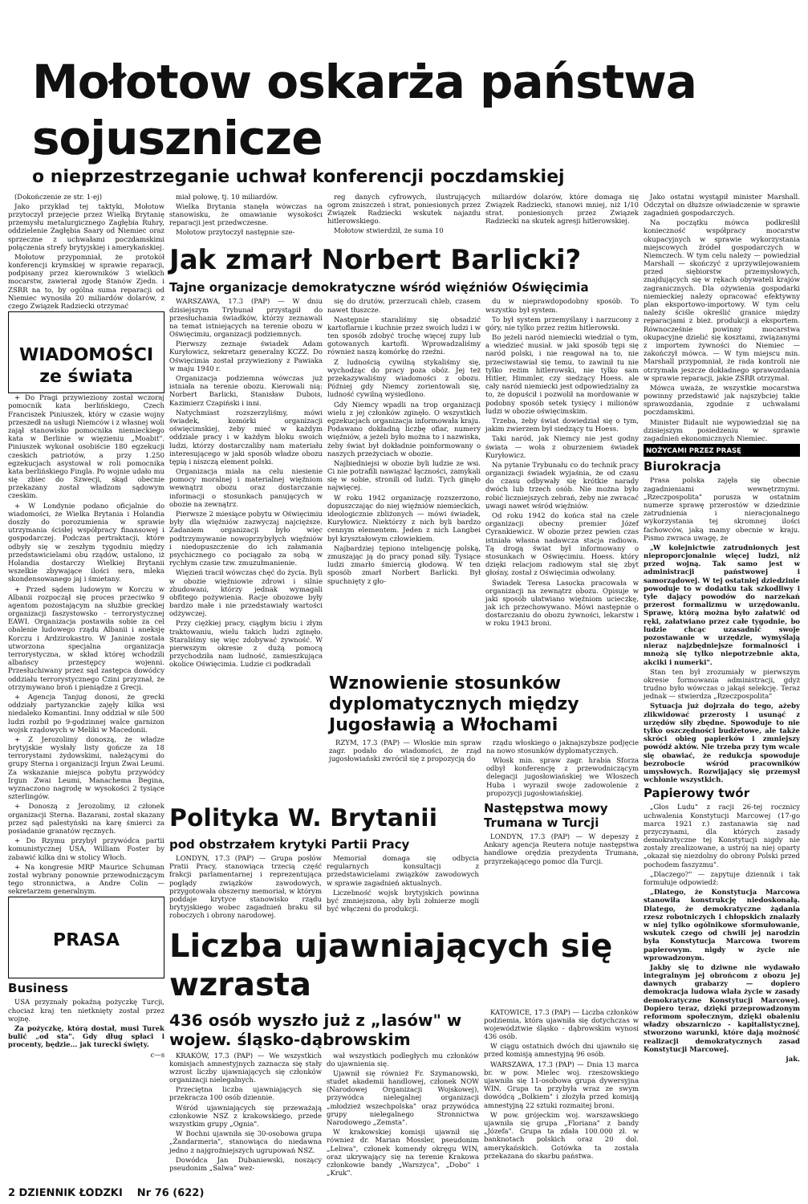Mołotow oskarża państwa sojusznicze
o nieprzestrzeganie uchwał konferencji poczdamskiej
(Dokończenie ze str. 1-ej)
Jako przykład tej taktyki, Mołotow przytoczył przejęcie przez Wielką Brytanię przemysłu metalurgicznego Zagłębia Ruhry, oddzielenie Zagłębia Saary od Niemiec oraz sprzeczne z uchwałami poczdamskimi połączenia strefy brytyjskiej i amerykańskiej.
Mołotow przypomniał, że protokół konferencji krymskiej w sprawie reparacji, podpisany przez kierowników 3 wielkich mocarstw, zawierał zgodę Stanów Zjedn. i ZSRR na to, by ogólna suma reparacji od Niemiec wynosiła 20 miliardów dolarów, z czego Związek Radziecki otrzymać
WIADOMOŚCI ze świata
+ Do Pragi przywieziony został wczoraj pomocnik kata berlińskiego, Czech Franciszek Piniuszek, który w czasie wojny przeszedł na usługi Niemców i z własnej woli zajął stanowisko pomocnika niemieckiego kata w Berlinie w więzieniu „Moabit". Piniuszek wykonał osobiście 180 egzekucji czeskich patriotów, a przy 1.250 egzekucjach asystował w roli pomocnika kata berlińskiego Fingla. Po wojnie udało mu się zbiec do Szwecji, skąd obecnie przekazany został władzom sądowym czeskim.
+ W Londynie podano oficjalnie do wiadomości, że Wielka Brytania i Holandia doszły do porozumienia w sprawie utrzymania ścisłej współpracy finansowej i gospodarczej. Podczas pertraktacji, które odbyły się w zeszłym tygodniu między przedstawicielami obu rządów, ustalono, iż Holandia dostarczy Wielkiej Brytanii wszelkie zbywające ilości sera, mleka skondensowanego jaj i śmietany.
+ Przed sądem ludowym w Korczu w Albanii rozpoczął się proces przeciwko 9 agentom pozostającym na służbie greckiej organizacji faszystowsko - terrorystycznej EAWI. Organizacja postawiła sobie za cel obalenie ludowego rządu Albanii i aneksję Korczu i Ardzirokastro. W Janinie została utworzona specjalna organizacja terrorystyczna, w skład której wchodzili albańscy przestępcy wojenni. Przesłuchiwany przez sąd zastępca dowódcy oddziału terrorystycznego Czini przyznał, że otrzymywano broń i pieniądze z Grecji.
+ Agencja Tanjug donosi, że grecki oddziały partyzanckie zajęły kilka wsi niedaleko Komantini. Inny oddział w sile 500 ludzi rozbił po 9-godzinnej walce garnizon wojsk rządowych w Meliki w Macedonii.
+ Z Jerozolimy donoszą, że władze brytyjskie wysłały listy gończe za 18 terrorystami żydowskimi, należącymi do grupy Sterna i organizacji Irgun Zwai Leumi. Za wskazanie miejsca pobytu przywódcy Irgun Zwai Leumi, Manachema Begina, wyznaczono nagrodę w wysokości 2 tysiące szterlingów.
+ Donoszą z Jerozolimy, iż członek organizacji Sterna. Bazarani, został skazany przez sąd palestyński na karę śmierci za posiadanie granatów ręcznych.
+ Do Rzymu przybył przywódca partii komunistycznej USA, William Foster by zabawić kilka dni w stolicy Włoch.
+ Na kongresie MRP Maurice Schuman został wybrany ponownie przewodniczącym tego stronnictwa, a Andre Colin — sekretarzem generalnym.
PRASA
Business
USA przyznały pokaźną pożyczkę Turcji, chociaż kraj ten nietknięty został przez wojnę.
Za pożyczkę, którą dostał, musi Turek bulić „od sta". Gdy dług spłaci i procenty, będzie... jak turecki święty.
c—s
miał połowę, tj. 10 miliardów.
Wielka Brytania stanęła wówczas na stanowisku, że omawianie wysokości reparacji jest przedwczesne.
Mołotow przytoczył następnie sze-
reg danych cyfrowych, ilustrujących ogrom zniszczeń i strat, poniesionych przez Związek Radziecki wskutek najazdu hitlerowskiego.
Mołotow stwierdził, że suma 10
miliardów dolarów, które domaga się Związek Radziecki, stanowi mniej, niż 1/10 strat. poniesionych przez Związek Radziecki na skutek agresji hitlerowskiej.
Jak zmarł Norbert Barlicki?
Tajne organizacje demokratyczne wśród więźniów Oświęcimia
WARSZAWA, 17.3 (PAP) — W dniu dzisiejszym Trybunał przystąpił do przesłuchania świadków, którzy zeznawali na temat istniejących na terenie obozu w Oświęcimiu, organizacji podziemnych.
Pierwszy zeznaje świadek Adam Kuryłowicz, sekretarz generalny KCZZ. Do Oświęcimia został przywieziony z Pawiaka w maju 1940 r.
Organizacja podziemna wówczas już istniała na terenie obozu. Kierowali nią: Norbert Barlicki, Stanisław Dubois, Kazimierz Czapiński i inni.
Natychmiast rozszerzyliśmy, mówi świadek, komórki organizacji oświęcimskiej, żeby mieć w każdym oddziale pracy i w każdym bloku swoich ludzi, którzy dostarczaliby nam materiału interesującego w jaki sposób władze obozu tępią i niszczą element polski.
Organizacja miała na celu niesienie pomocy moralnej i materialnej więźniom wewnątrz obozu oraz dostarczanie informacji o stosunkach panujących w obozie na zewnątrz.
Pierwsze 2 miesiące pobytu w Oświęcimiu były dla więźniów zazwyczaj najcięższe. Zadaniem organizacji było więc podtrzymywanie nowoprzybyłych więźniów i niedopuszczenie do ich załamania psychicznego co pociągało za sobą w rychłym czasie tzw. zmuzułmanienie.
Więzień tracił wówczas chęć do życia. Byli w obozie więźniowie zdrowi i silnie zbudowani, którzy jednak wymagali obfitego pożywienia. Racje obozowe były bardzo małe i nie przedstawiały wartości odżywczej.
Przy ciężkiej pracy, ciągłym biciu i złym traktowaniu, wielu takich ludzi zginęło. Staraliśmy się więc zdobywać żywność. W pierwszym okresie z dużą pomocą przychodziła nam ludność, zamieszkująca okolice Oświęcimia. Ludzie ci podkradali
się do drutów, przerzucali chleb, czasem nawet tłuszcze.
Następnie staraliśmy się obsadzić kartoflarnie i kuchnie przez swoich ludzi i w ten sposób zdobyć trochę więcej zupy lub gotowanych kartofli. Wprowadzaliśmy również naszą komórkę do rzeźni.
Z ludnością cywilną stykaliśmy się, wychodząc do pracy poza obóz. Jej też przekazywaliśmy wiadomości z obozu. Później gdy Niemcy zorientowali się, ludność cywilną wysiedlono.
Gdy Niemcy wpadli na trop organizacji wielu z jej członków zginęło. O wszystkich egzekucjach organizacja informowała kraju. Podawano dokładną liczbę ofiar, numery więźniów, a jeżeli było można to i nazwiska, żeby świat był dokładnie poinformowany o naszych przeżyciach w obozie.
Najbiedniejsi w obozie byli ludzie ze wsi. Ci nie potrafili nawiązać łączności, zamykali się w sobie, stronili od ludzi. Tych ginęło najwięcej.
W roku 1942 organizację rozszerzono, dopuszczając do niej więźniów niemieckich, ideologicznie zbliżonych — mówi świadek, Kuryłowicz. Niektórzy z nich byli bardzo cennym elementem. Jeden z nich Langbei był kryształowym człowiekiem.
Najbardziej tępiono inteligencję polską, zmuszając ją do pracy ponad siły. Tysiące ludzi zmarło śmiercią głodową. W ten sposób zmarł Norbert Barlicki. Był spuchnięty z gło-
du w nieprawdopodobny sposób. To wszystko był system.
To był system przemyślany i narzucony z góry, nie tylko przez reżim hitlerowski.
Bo jeżeli naród niemiecki wiedział o tym, a wiedzieć musiał. w jaki sposób tępi się naród polski, i nie reagował na to, nie przeciwstawiał się temu, to zawinił tu nie tylko reżim hitlerowski, nie tylko sam Hitler, Himmler, czy siedzący Hoess. ale cały naród niemiecki jest odpowiedzialny za to, że dopuścił i pozwolił na mordowanie w podobny sposób setek tysięcy i milionów ludzi w obozie oświęcimskim.
Trzeba, żeby świat dowiedział się o tym, jakim zwierzem był siedzący tu Hoess.
Taki naród, jak Niemcy nie jest godny świata — woła z oburzeniem świadek Kuryłowicz.
Na pytanie Trybunału co do technik pracy organizacji świadek wyjaśnia, że od czasu do czasu odbywały się krótkie narady dwóch lub trzech osób. Nie można było robić liczniejszych zebrań, żeby nie zwracać uwagi nawet wśród więźniów.
Od roku 1942 do końca stał na czele organizacji obecny premier Józef Cyrankiewicz. W obozie przez pewien czas istniała własna nadawcza stacja radiowa. Tą drogą świat był informowany o stosunkach w Oświęcimiu. Hoess. który dzięki relacjom radiowym stał się zbyt głośny, został z Oświęcimia odwołany.
Świadek Teresa Lasocka pracowała w organizacji na zewnątrz obozu. Opisuje w jaki sposób ułatwiano więźniom ucieczkę, jak ich przechowywano. Mówi następnie o dostarczaniu do obozu żywności, lekarstw i w roku 1943 broni.
Wznowienie stosunków dyplomatycznych między Jugosławią a Włochami
RZYM, 17.3 (PAP) — Włoskie min spraw zagr. podało do wiadomości, że rząd jugosłowiański zwrócił się z propozycją do
rządu włoskiego o jaknajszybsze podjęcie na nowo stosunków dyplomatycznych.
Włosk min. spraw zagr. hrabia Sforza odbył konferencję z przewodniczącym delegacji jugosłowiańskiej we Włoszech Huba i wyraził swoje zadowolenie z propozycji jugosłowiańskiej.
Polityka W. Brytanii
pod obstrzałem krytyki Partii Pracy
LONDYN, 17.3 (PAP) — Grupa posłów Pratii Pracy, stanowiąca trzecią część frakcji parlamentarnej i reprezentująca poglądy związków zawodowych, przygotowała obszerny memoriał, w którym poddaje krytyce stanowisko rządu brytyjskiego wobec zagadnień braku sił roboczych i obrony narodowej.
Memoriał domaga się odbycia regularnych konsultacji z przedstawicielami związków zawodowych w sprawie zagadnień aktualnych.
Liczebność wojsk brytyjskich powinna być zmniejszona, aby byli żołnierze mogli być włączeni do produkcji.
Następstwa mowy Trumana w Turcji
LONDYN, 17.3 (PAP) — W depeszy z Ankary agencja Reutera notuje następstwa handlowe orędzia prezydenta Trumana, przyrzekającego pomoc dla Turcji.
Liczba ujawniających się wzrasta
436 osób wyszło już z „lasów" w wojew. śląsko-dąbrowskim
KRAKÓW, 17.3 (PAP) — We wszystkich komisjach amnestyjnych zaznacza się stały wzrost liczby ujawniających się członków organizacji nielegalnych.
Przeciętna liczba ujawniających się przekracza 100 osób dziennie.
Wśród ujawniających się przeważają członkowie NSZ z krakowskiego, przede wszystkim grupy „Ognia".
W Bochni ujawniła się 30-osobowa grupa „Żandarmeria", stanowiąca do niedawna jedno z najgroźniejszych ugrupowań NSZ.
Dowódca Jan Dubaniewski, noszący pseudonim „Salwa" wez-
wał wszystkich podległych mu członków do ujawnienia się.
Ujawnił się również Fr. Szymanowski, studet akademii handlowej, członek NOW (Narodowej Organizacji Wojskowej), przywódca nielegalnej organizacji „młodzież wszechpolska" oraz przywódca grupy nielegalnego Stronnictwa Narodowego „Zemsta".
W krakowskiej komisji ujawnił się również dr. Marian Mossler, pseudonim „Leliwa", członek komendy okręgu WIN, oraz ukrywający się na terenie Krakowa członkowie bandy „Warszyca", „Dobo" i „Kruk".
KATOWICE, 17.3 (PAP) — Liczba członków podziemia, która ujawniła się dotychczas w województwie śląsko - dąbrowskim wynosi 436 osób.
W ciągu ostatnich dwóch dni ujawniło się przed komisją amnestyjną 96 osób.
WARSZAWA, 17.3 (PAP) — Dnia 13 marca br. w pow. Mielec woj. rzeszowskiego ujawniła się 11-osobowa grupa dywersyjna WIN. Grupa ta przybyła wraz ze swym dowódcą „Bolkiem" i złożyła przed komisją amnestyjną 22 sztuki rozmaitej broni.
W pow. grójeckim woj. warszawskiego ujawniła się grupa „Floriana" z bandy „Józefa". Grupa ta zdała 100.000 zł. w banknotach polskich oraz 20 dol. amerykańskich. Gotówka ta została przekazana do skarbu państwa.
Jako ostatni wystąpił minister Marshall. Odczytał on dłuższe oświadczenie w sprawie zagadnień gospodarczych.
Na początku mówca podkreślił konieczność współpracy mocarstw okupacyjnych w sprawie wykorzystania miejscowych źródeł gospodarczych w Niemczech. W tym celu należy — powiedział Marshall — skończyć z uprzywilejowaniem przed siębiorstw przemysłowych, znajdujących się w rękach obywateli krajów zagranicznych. Dla ożywienia gospodarki niemieckiej należy opracować efektywny plan eksportowo-importowy. W tym celu należy ściśle określić granice między reparacjami z bież. produkcji a eksportem. Równocześnie powinny mocarstwa okupacyjne dzielić się kosztami, związanymi z importem żywności do Niemiec — zakończył mówca. — W tym miejscu min. Marshall przypomniał, że rada kontroli nie otrzymała jeszcze dokładnego sprawozdania w sprawie reparacji, jakie ZSRR otrzymał.
Mówca uważa, że wszystkie mocarstwa powinny przedstawić jak najszybciej takie sprawozdania, zgodnie z uchwałami poczdamskimi.
Minister Bidault nie wypowiedział się na dzisiejszym posiedzeniu w sprawie zagadnień ekonomicznych Niemiec.
NOŻYCAMI PRZEZ PRASĘ
Biurokracja
Prasa polska zajęła się obecnie zagadnieniami wewnętrznymi. „Rzeczpospolita" porusza w ostatnim numerze sprawę przerostów w dziedzinie zatrudnienia i nieracjonalnego wykorzystania tej skromnej ilości fachowców, jaką mamy obecnie w kraju. Pismo zwraca uwagę, że
„W kolejnictwie zatrudnionych jest nieproporcjonalnie więcej ludzi, niż przed wojną. Tak samo jest w administracji państwowej i samorządowej. W tej ostatniej dziedzinie powoduje to w dodatku tak szkodliwy i tyle dający powodów do narzekań przerost formalizmu w urzędowaniu. Sprawę, którą można było załatwić od ręki, załatwiano przez całe tygodnie, bo ludzie chcąc uzasadnić swoje pozostawanie w urzędzie, wymyślają nieraz najzbędniejsze formalności i mnożą się tylko niepotrzebnie akta, akciki i numerki".
Stan ten był zrozumiały w pierwszym okresie formowania administracji, gdyż trudno było wówczas o jakąś selekcję. Teraz jednak — stwierdza „Rzeczpospolita"
Sytuacja już dojrzała do tego, ażeby zlikwidować przerosty i usunąć z urzędów siły zbędne. Spowoduje to nie tylko oszczędności budżetowe, ale także skróci obieg papierków i zmniejszy powódź aktów. Nie trzeba przy tym wcale się obawiać, że redukcja spowoduje bezrobocie wśród pracowników umysłowych. Rozwijający się przemysł wchłonie wszystkich.
Papierowy twór
„Głos Ludu" z racji 26-tej rocznicy uchwalenia Konstytucji Marcowej (17-go marca 1921 r.) zastanawia się nad przyczynami, dla których zasady demokratyczne tej Konstytucji nigdy nie zostały zrealizowane, a ustrój na niej oparty „okazał się niezdolny do obrony Polski przed pochodem faszyzmu".
„Dlaczego?" — zapytuje dziennik i tak formułuje odpowiedź:
„Dlatego, że Konstytucja Marcowa stanowiła konstrukcję niedoskonałą. Dlatego, że demokratyczne żądania rzesz robotniczych i chłopskich znalazły w niej tylko ogólnikowe sformułowanie, wskutek czego od chwili jej narodzin była Konstytucja Marcowa tworem papierowym. nigdy w życie nie wprowadzonym.
Jakby się to dziwne nie wydawało integralnym jej obrońcom z obozu jej dawnych grabarzy — dopiero demokracja ludowa wlała życie w zasady demokratyczne Konstytucji Marcowej. Dopiero teraz, dzięki przeprowadzonym reformom społecznym, dzięki obaleniu władzy obszarniczo - kapitalistycznej, stworzono warunki, które dają możność realizacji demokratycznych zasad Konstytucji Marcowej.
jak.
2 DZIENNIK ŁODZKI Nr 76 (622)